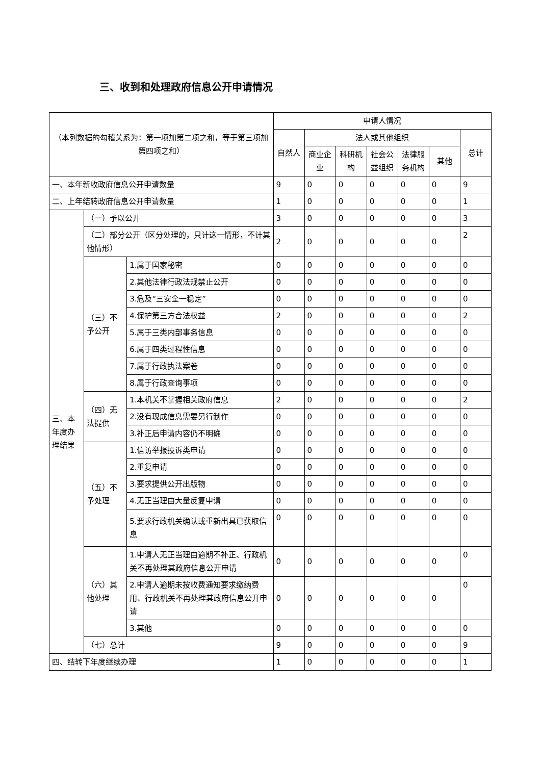三、收到和处理政府信息公开申请情况
| （本列数据的勾稽关系为：第一项加第二项之和，等于第三项加第四项之和） | | | 申请人情况 | | | | | | |
| --- | --- | --- | --- | --- | --- | --- | --- | --- | --- |
| | | | 自然人 | 法人或其他组织 | | | | | 总计 |
| | | | | 商业企业 | 科研机构 | 社会公益组织 | 法律服务机构 | 其他 | |
| 一、本年新收政府信息公开申请数量 | | | 9 | 0 | 0 | 0 | 0 | 0 | 9 |
| 二、上年结转政府信息公开申请数量 | | | 1 | 0 | 0 | 0 | 0 | 0 | 1 |
| 三、本年度办理结果 | （一）予以公开 | | 3 | 0 | 0 | 0 | 0 | 0 | 3 |
| | （二）部分公开（区分处理的，只计这一情形，不计其他情形） | | 2 | 0 | 0 | 0 | 0 | 0 | 2 |
| | （三）不予公开 | 1.属于国家秘密 | 0 | 0 | 0 | 0 | 0 | 0 | 0 |
| | | 2.其他法律行政法规禁止公开 | 0 | 0 | 0 | 0 | 0 | 0 | 0 |
| | | 3.危及“三安全一稳定” | 0 | 0 | 0 | 0 | 0 | 0 | 0 |
| | | 4.保护第三方合法权益 | 2 | 0 | 0 | 0 | 0 | 0 | 2 |
| | | 5.属于三类内部事务信息 | 0 | 0 | 0 | 0 | 0 | 0 | 0 |
| | | 6.属于四类过程性信息 | 0 | 0 | 0 | 0 | 0 | 0 | 0 |
| | | 7.属于行政执法案卷 | 0 | 0 | 0 | 0 | 0 | 0 | 0 |
| | | 8.属于行政查询事项 | 0 | 0 | 0 | 0 | 0 | 0 | 0 |
| | （四）无法提供 | 1.本机关不掌握相关政府信息 | 2 | 0 | 0 | 0 | 0 | 0 | 2 |
| | | 2.没有现成信息需要另行制作 | 0 | 0 | 0 | 0 | 0 | 0 | 0 |
| | | 3.补正后申请内容仍不明确 | 0 | 0 | 0 | 0 | 0 | 0 | 0 |
| | （五）不予处理 | 1.信访举报投诉类申请 | 0 | 0 | 0 | 0 | 0 | 0 | 0 |
| | | 2.重复申请 | 0 | 0 | 0 | 0 | 0 | 0 | 0 |
| | | 3.要求提供公开出版物 | 0 | 0 | 0 | 0 | 0 | 0 | 0 |
| | | 4.无正当理由大量反复申请 | 0 | 0 | 0 | 0 | 0 | 0 | 0 |
| | | 5.要求行政机关确认或重新出具已获取信息 | 0 | 0 | 0 | 0 | 0 | 0 | 0 |
| | （六）其他处理 | 1.申请人无正当理由逾期不补正、行政机关不再处理其政府信息公开申请 | 0 | 0 | 0 | 0 | 0 | 0 | 0 |
| | | 2.申请人逾期未按收费通知要求缴纳费用、行政机关不再处理其政府信息公开申请 | 0 | 0 | 0 | 0 | 0 | 0 | 0 |
| | | 3.其他 | 0 | 0 | 0 | 0 | 0 | 0 | 0 |
| | （七）总计 | | 9 | 0 | 0 | 0 | 0 | 0 | 9 |
| 四、结转下年度继续办理 | | | 1 | 0 | 0 | 0 | 0 | 0 | 1 |